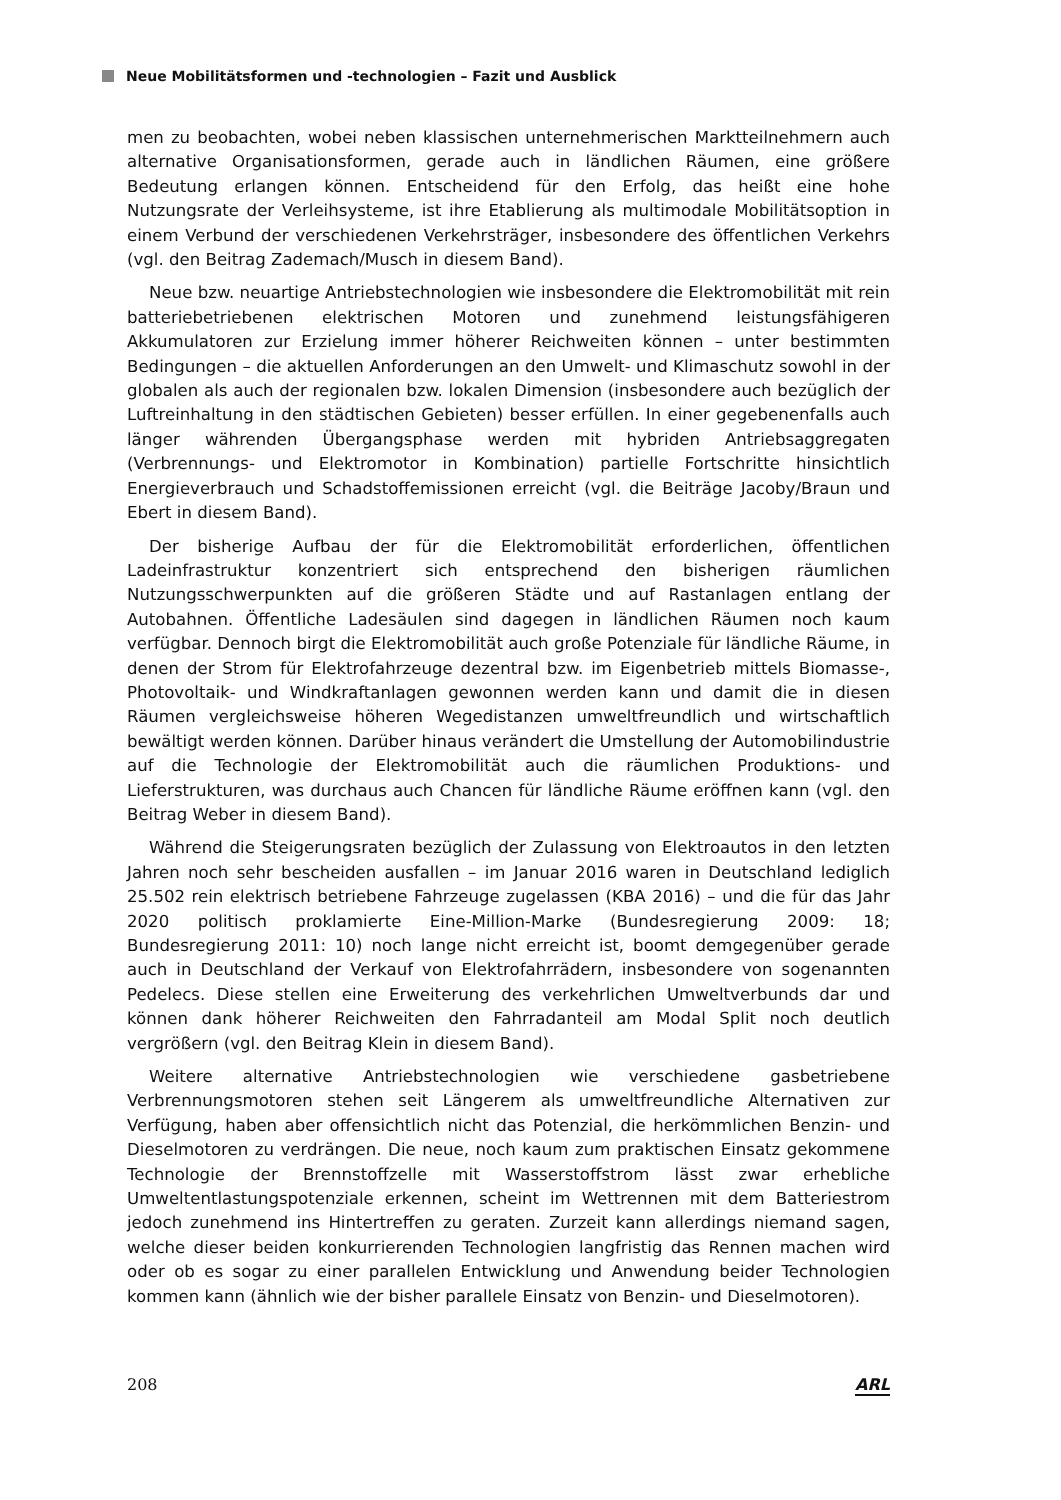Neue Mobilitätsformen und -technologien – Fazit und Ausblick
men zu beobachten, wobei neben klassischen unternehmerischen Marktteilnehmern auch alternative Organisationsformen, gerade auch in ländlichen Räumen, eine größere Bedeutung erlangen können. Entscheidend für den Erfolg, das heißt eine hohe Nutzungsrate der Verleihsysteme, ist ihre Etablierung als multimodale Mobilitätsoption in einem Verbund der verschiedenen Verkehrsträger, insbesondere des öffentlichen Verkehrs (vgl. den Beitrag Zademach/Musch in diesem Band).
Neue bzw. neuartige Antriebstechnologien wie insbesondere die Elektromobilität mit rein batteriebetriebenen elektrischen Motoren und zunehmend leistungsfähigeren Akkumulatoren zur Erzielung immer höherer Reichweiten können – unter bestimmten Bedingungen – die aktuellen Anforderungen an den Umwelt- und Klimaschutz sowohl in der globalen als auch der regionalen bzw. lokalen Dimension (insbesondere auch bezüglich der Luftreinhaltung in den städtischen Gebieten) besser erfüllen. In einer gegebenenfalls auch länger währenden Übergangsphase werden mit hybriden Antriebsaggregaten (Verbrennungs- und Elektromotor in Kombination) partielle Fortschritte hinsichtlich Energieverbrauch und Schadstoffemissionen erreicht (vgl. die Beiträge Jacoby/Braun und Ebert in diesem Band).
Der bisherige Aufbau der für die Elektromobilität erforderlichen, öffentlichen Ladeinfrastruktur konzentriert sich entsprechend den bisherigen räumlichen Nutzungsschwerpunkten auf die größeren Städte und auf Rastanlagen entlang der Autobahnen. Öffentliche Ladesäulen sind dagegen in ländlichen Räumen noch kaum verfügbar. Dennoch birgt die Elektromobilität auch große Potenziale für ländliche Räume, in denen der Strom für Elektrofahrzeuge dezentral bzw. im Eigenbetrieb mittels Biomasse-, Photovoltaik- und Windkraftanlagen gewonnen werden kann und damit die in diesen Räumen vergleichsweise höheren Wegedistanzen umweltfreundlich und wirtschaftlich bewältigt werden können. Darüber hinaus verändert die Umstellung der Automobilindustrie auf die Technologie der Elektromobilität auch die räumlichen Produktions- und Lieferstrukturen, was durchaus auch Chancen für ländliche Räume eröffnen kann (vgl. den Beitrag Weber in diesem Band).
Während die Steigerungsraten bezüglich der Zulassung von Elektroautos in den letzten Jahren noch sehr bescheiden ausfallen – im Januar 2016 waren in Deutschland lediglich 25.502 rein elektrisch betriebene Fahrzeuge zugelassen (KBA 2016) – und die für das Jahr 2020 politisch proklamierte Eine-Million-Marke (Bundesregierung 2009: 18; Bundesregierung 2011: 10) noch lange nicht erreicht ist, boomt demgegenüber gerade auch in Deutschland der Verkauf von Elektrofahrrädern, insbesondere von sogenannten Pedelecs. Diese stellen eine Erweiterung des verkehrlichen Umweltverbunds dar und können dank höherer Reichweiten den Fahrradanteil am Modal Split noch deutlich vergrößern (vgl. den Beitrag Klein in diesem Band).
Weitere alternative Antriebstechnologien wie verschiedene gasbetriebene Verbrennungsmotoren stehen seit Längerem als umweltfreundliche Alternativen zur Verfügung, haben aber offensichtlich nicht das Potenzial, die herkömmlichen Benzin- und Dieselmotoren zu verdrängen. Die neue, noch kaum zum praktischen Einsatz gekommene Technologie der Brennstoffzelle mit Wasserstoffstrom lässt zwar erhebliche Umweltentlastungspotenziale erkennen, scheint im Wettrennen mit dem Batteriestrom jedoch zunehmend ins Hintertreffen zu geraten. Zurzeit kann allerdings niemand sagen, welche dieser beiden konkurrierenden Technologien langfristig das Rennen machen wird oder ob es sogar zu einer parallelen Entwicklung und Anwendung beider Technologien kommen kann (ähnlich wie der bisher parallele Einsatz von Benzin- und Dieselmotoren).
208 ARL